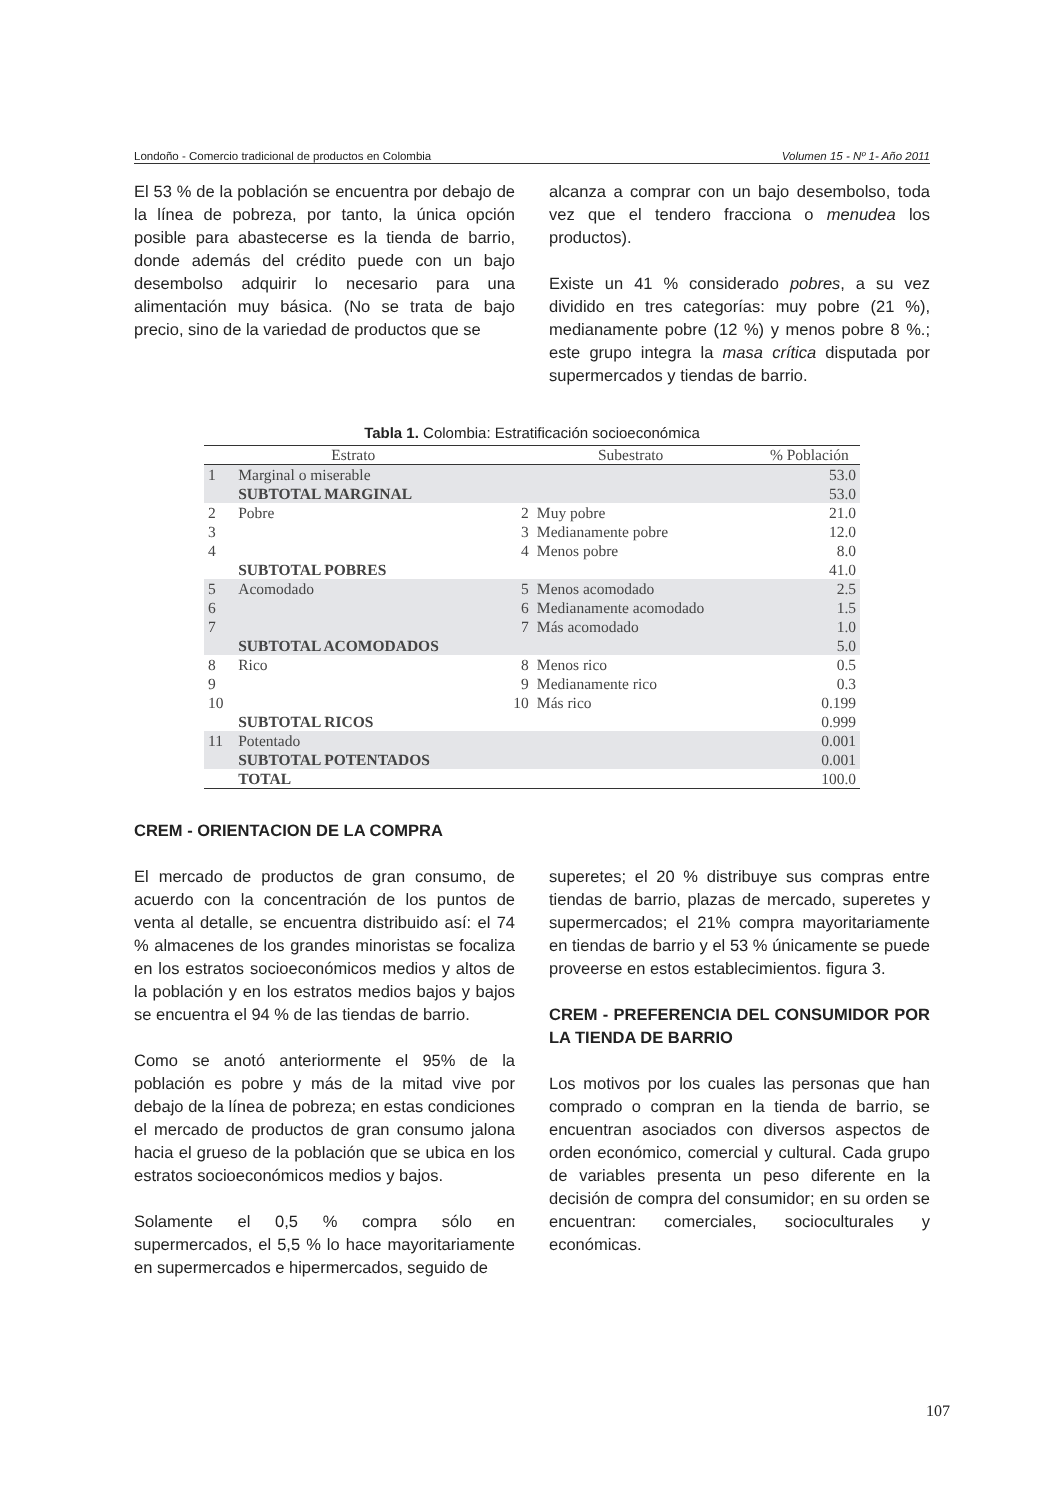Londoño - Comercio tradicional de productos en Colombia Volumen 15 - Nº 1- Año 2011
El 53 % de la población se encuentra por debajo de la línea de pobreza, por tanto, la única opción posible para abastecerse es la tienda de barrio, donde además del crédito puede con un bajo desembolso adquirir lo necesario para una alimentación muy básica. (No se trata de bajo precio, sino de la variedad de productos que se
alcanza a comprar con un bajo desembolso, toda vez que el tendero fracciona o menudea los productos).
Existe un 41 % considerado pobres, a su vez dividido en tres categorías: muy pobre (21 %), medianamente pobre (12 %) y menos pobre 8 %.; este grupo integra la masa crítica disputada por supermercados y tiendas de barrio.
Tabla 1. Colombia: Estratificación socioeconómica
| Estrato | | Subestrato | | % Población |
| --- | --- | --- | --- | --- |
| 1 | Marginal o miserable | | | 53.0 |
| | SUBTOTAL MARGINAL | | | 53.0 |
| 2 | Pobre | 2 | Muy pobre | 21.0 |
| 3 | | 3 | Medianamente pobre | 12.0 |
| 4 | | 4 | Menos pobre | 8.0 |
| | SUBTOTAL POBRES | | | 41.0 |
| 5 | Acomodado | 5 | Menos acomodado | 2.5 |
| 6 | | 6 | Medianamente acomodado | 1.5 |
| 7 | | 7 | Más acomodado | 1.0 |
| | SUBTOTAL ACOMODADOS | | | 5.0 |
| 8 | Rico | 8 | Menos rico | 0.5 |
| 9 | | 9 | Medianamente rico | 0.3 |
| 10 | | 10 | Más rico | 0.199 |
| | SUBTOTAL RICOS | | | 0.999 |
| 11 | Potentado | | | 0.001 |
| | SUBTOTAL POTENTADOS | | | 0.001 |
| | TOTAL | | | 100.0 |
CREM - ORIENTACION DE LA COMPRA
El mercado de productos de gran consumo, de acuerdo con la concentración de los puntos de venta al detalle, se encuentra distribuido así: el 74 % almacenes de los grandes minoristas se focaliza en los estratos socioeconómicos medios y altos de la población y en los estratos medios bajos y bajos se encuentra el 94 % de las tiendas de barrio.
Como se anotó anteriormente el 95% de la población es pobre y más de la mitad vive por debajo de la línea de pobreza; en estas condiciones el mercado de productos de gran consumo jalona hacia el grueso de la población que se ubica en los estratos socioeconómicos medios y bajos.
Solamente el 0,5 % compra sólo en supermercados, el 5,5 % lo hace mayoritariamente en supermercados e hipermercados, seguido de
superetes; el 20 % distribuye sus compras entre tiendas de barrio, plazas de mercado, superetes y supermercados; el 21% compra mayoritariamente en tiendas de barrio y el 53 % únicamente se puede proveerse en estos establecimientos. figura 3.
CREM - PREFERENCIA DEL CONSUMIDOR POR LA TIENDA DE BARRIO
Los motivos por los cuales las personas que han comprado o compran en la tienda de barrio, se encuentran asociados con diversos aspectos de orden económico, comercial y cultural. Cada grupo de variables presenta un peso diferente en la decisión de compra del consumidor; en su orden se encuentran: comerciales, socioculturales y económicas.
107